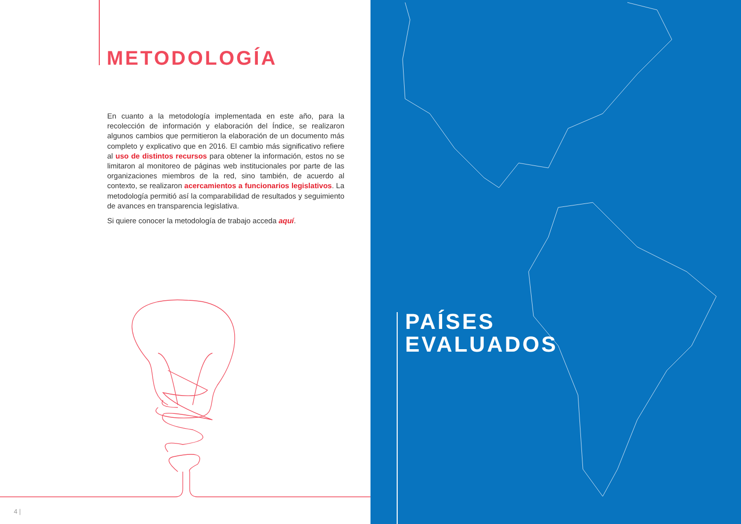METODOLOGÍA
En cuanto a la metodología implementada en este año, para la recolección de información y elaboración del Índice, se realizaron algunos cambios que permitieron la elaboración de un documento más completo y explicativo que en 2016. El cambio más significativo refiere al uso de distintos recursos para obtener la información, estos no se limitaron al monitoreo de páginas web institucionales por parte de las organizaciones miembros de la red, sino también, de acuerdo al contexto, se realizaron acercamientos a funcionarios legislativos. La metodología permitió así la comparabilidad de resultados y seguimiento de avances en transparencia legislativa.
Si quiere conocer la metodología de trabajo acceda aquí.
4 |
PAÍSES
EVALUADOS